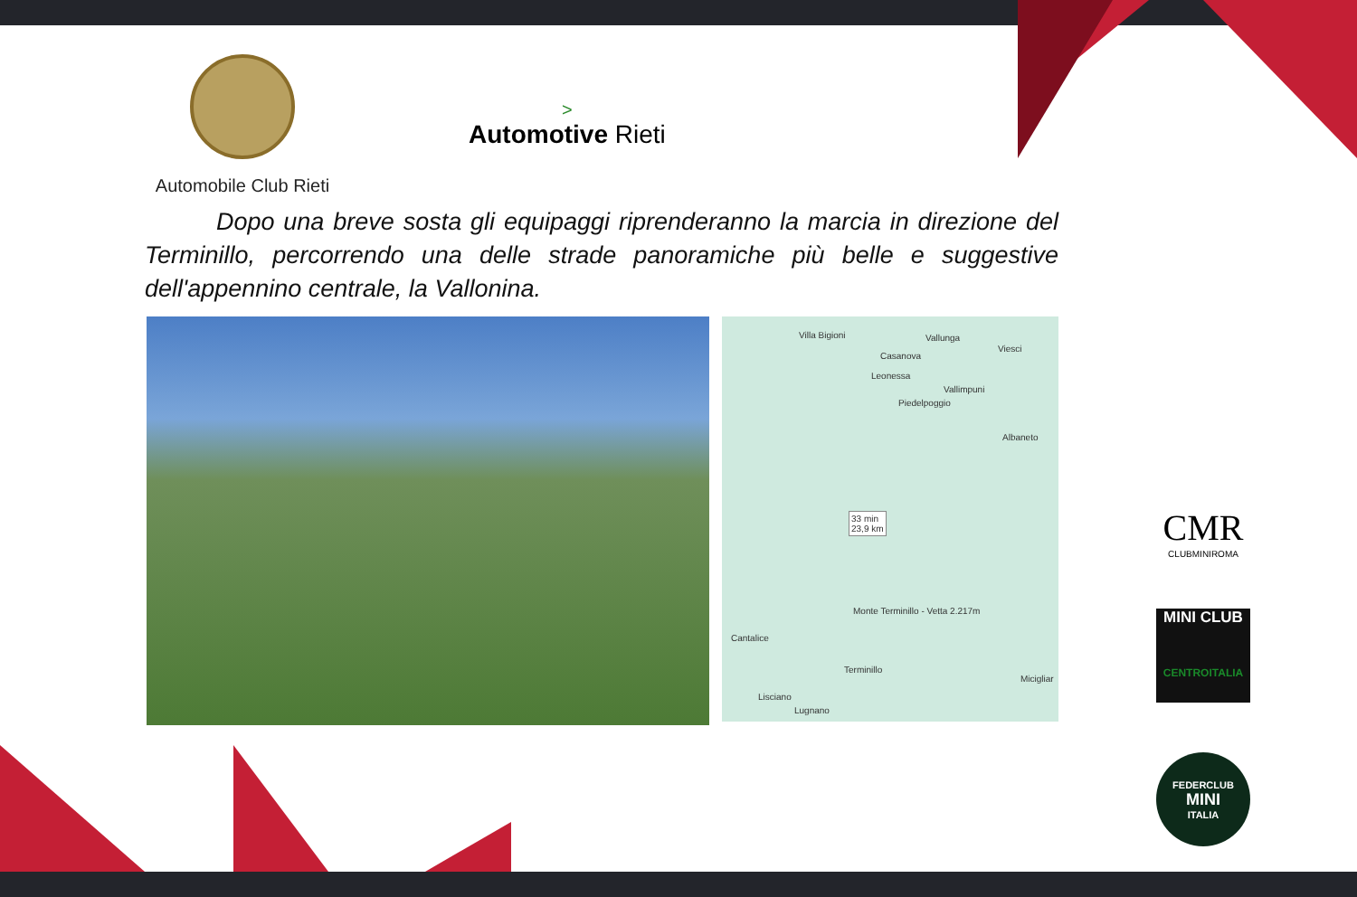Automobile Club Rieti
>
Automotive Rieti
Dopo una breve sosta gli equipaggi riprenderanno la marcia in direzione del Terminillo, percorrendo una delle strade panoramiche più belle e suggestive dell'appennino centrale, la Vallonina.
Villa Bigioni Vallunga
Viesci
Casanova
Leonessa
Vallimpuni
Piedelpoggio
Albaneto
33 min
23,9 km
Monte Terminillo - Vetta 2.217m
Cantalice
Terminillo
Micigliar
Lisciano
Lugnano
CMR
CLUBMINIROMA
MINI CLUB
CENTROITALIA
FEDERCLUB
MINI
ITALIA